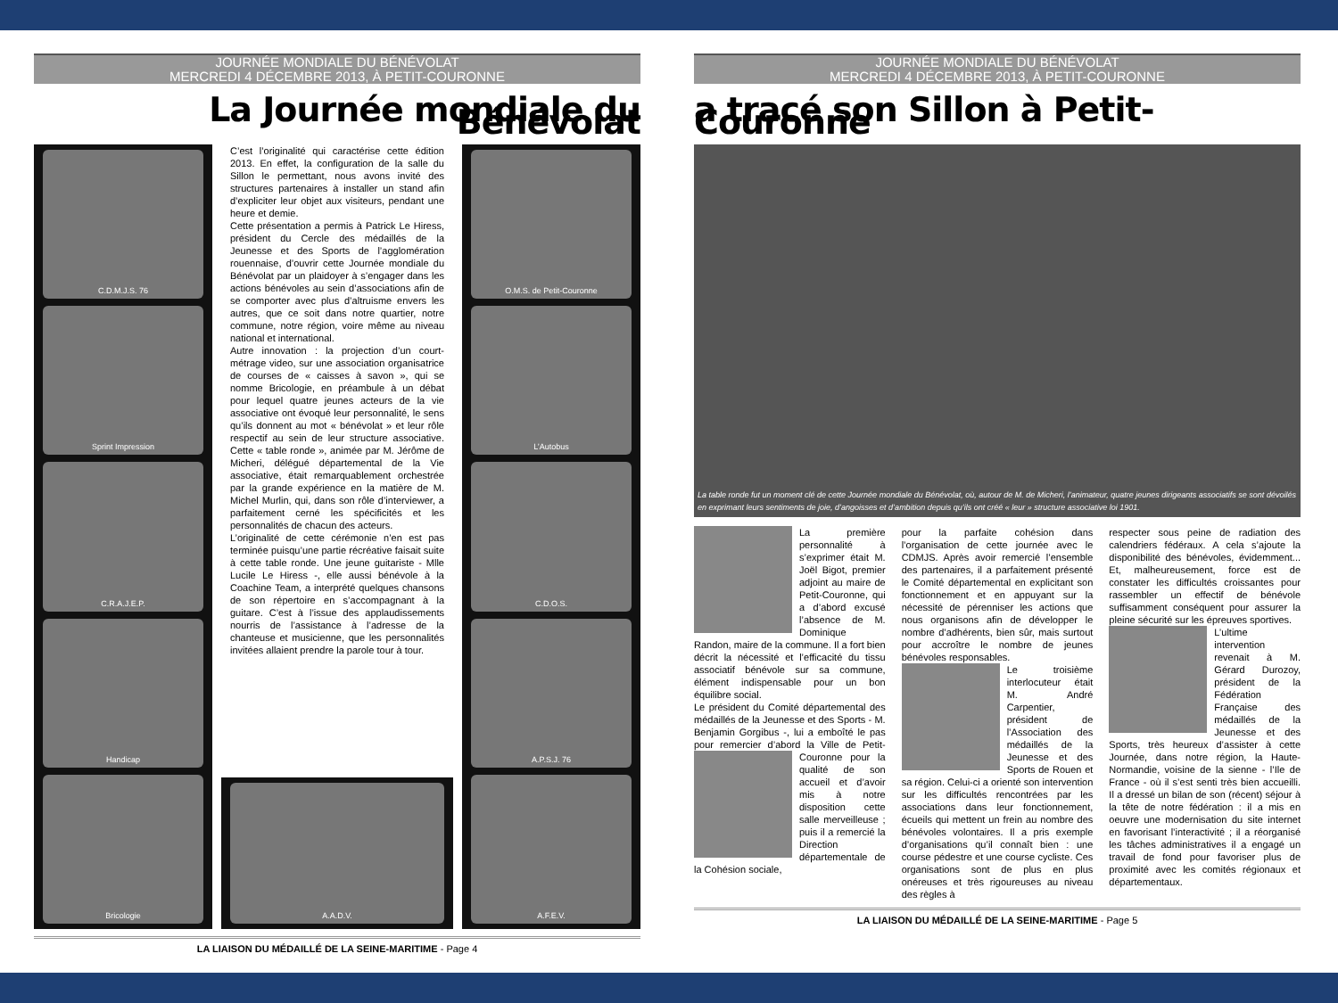JOURNÉE MONDIALE DU BÉNÉVOLAT
MERCREDI 4 DÉCEMBRE 2013, À PETIT-COURONNE
La Journée mondiale du Bénévolat
C.D.M.J.S. 76
Sprint Impression
C.R.A.J.E.P.
Handicap
Bricologie
C’est l’originalité qui caractérise cette édition 2013. En effet, la configuration de la salle du Sillon le permettant, nous avons invité des structures partenaires à installer un stand afin d’expliciter leur objet aux visiteurs, pendant une heure et demie.
Cette présentation a permis à Patrick Le Hiress, président du Cercle des médaillés de la Jeunesse et des Sports de l’agglomération rouennaise, d’ouvrir cette Journée mondiale du Bénévolat par un plaidoyer à s’engager dans les actions bénévoles au sein d’associations afin de se comporter avec plus d’altruisme envers les autres, que ce soit dans notre quartier, notre commune, notre région, voire même au niveau national et international.
Autre innovation : la projection d’un court-métrage video, sur une association organisatrice de courses de « caisses à savon », qui se nomme Bricologie, en préambule à un débat pour lequel quatre jeunes acteurs de la vie associative ont évoqué leur personnalité, le sens qu’ils donnent au mot « bénévolat » et leur rôle respectif au sein de leur structure associative. Cette « table ronde », animée par M. Jérôme de Micheri, délégué départemental de la Vie associative, était remarquablement orchestrée par la grande expérience en la matière de M. Michel Murlin, qui, dans son rôle d’interviewer, a parfaitement cerné les spécificités et les personnalités de chacun des acteurs.
L’originalité de cette cérémonie n’en est pas terminée puisqu’une partie récréative faisait suite à cette table ronde. Une jeune guitariste - Mlle Lucile Le Hiress -, elle aussi bénévole à la Coachine Team, a interprété quelques chansons de son répertoire en s’accompagnant à la guitare. C’est à l’issue des applaudissements nourris de l’assistance à l’adresse de la chanteuse et musicienne, que les personnalités invitées allaient prendre la parole tour à tour.
A.A.D.V.
O.M.S. de Petit-Couronne
L’Autobus
C.D.O.S.
A.P.S.J. 76
A.F.E.V.
LA LIAISON DU MÉDAILLÉ DE LA SEINE-MARITIME - Page 4
JOURNÉE MONDIALE DU BÉNÉVOLAT
MERCREDI 4 DÉCEMBRE 2013, À PETIT-COURONNE
a tracé son Sillon à Petit-Couronne
La table ronde fut un moment clé de cette Journée mondiale du Bénévolat, où, autour de M. de Micheri, l’animateur, quatre jeunes dirigeants associatifs se sont dévoilés en exprimant leurs sentiments de joie, d’angoisses et d’ambition depuis qu’ils ont créé « leur » structure associative loi 1901.
La première personnalité à s’exprimer était M. Joël Bigot, premier adjoint au maire de Petit-Couronne, qui a d’abord excusé l’absence de M. Dominique Randon, maire de la commune. Il a fort bien décrit la nécessité et l’efficacité du tissu associatif bénévole sur sa commune, élément indispensable pour un bon équilibre social.
Le président du Comité départemental des médaillés de la Jeunesse et des Sports - M. Benjamin Gorgibus -, lui a emboîté le pas pour remercier d’abord
la Ville de Petit-Couronne pour la qualité de son accueil et d’avoir mis à notre disposition cette salle merveilleuse ; puis il a remercié la Direction départementale de la Cohésion sociale,
pour la parfaite cohésion dans l’organisation de cette journée avec le CDMJS. Après avoir remercié l’ensemble des partenaires, il a parfaitement présenté le Comité départemental en explicitant son fonctionnement et en appuyant sur la nécessité de pérenniser les actions que nous organisons afin de développer le nombre d’adhérents, bien sûr, mais surtout pour accroître le nombre de jeunes bénévoles responsables.
Le troisième interlocuteur était M. André Carpentier, président de l’Association des médaillés de la Jeunesse et des Sports de Rouen et sa région. Celui-ci a orienté son intervention sur les difficultés rencontrées par les associations dans leur fonctionnement, écueils qui mettent un frein au nombre des bénévoles volontaires. Il a pris exemple d’organisations qu’il connaît bien : une course pédestre et une course cycliste. Ces organisations sont de plus en plus onéreuses et très rigoureuses au niveau des règles à
respecter sous peine de radiation des calendriers fédéraux. A cela s’ajoute la disponibilité des bénévoles, évidemment... Et, malheureusement, force est de constater les difficultés croissantes pour rassembler un effectif de bénévole suffisamment conséquent pour assurer la pleine sécurité sur les épreuves sportives.
L’ultime intervention revenait à M. Gérard Durozoy, président de la Fédération Française des médaillés de la Jeunesse et des Sports, très heureux d’assister à cette Journée, dans notre région, la Haute-Normandie, voisine de la sienne - l’Ile de France - où il s’est senti très bien accueilli. Il a dressé un bilan de son (récent) séjour à la tête de notre fédération : il a mis en oeuvre une modernisation du site internet en favorisant l’interactivité ; il a réorganisé les tâches administratives il a engagé un travail de fond pour favoriser plus de proximité avec les comités régionaux et départementaux.
LA LIAISON DU MÉDAILLÉ DE LA SEINE-MARITIME - Page 5